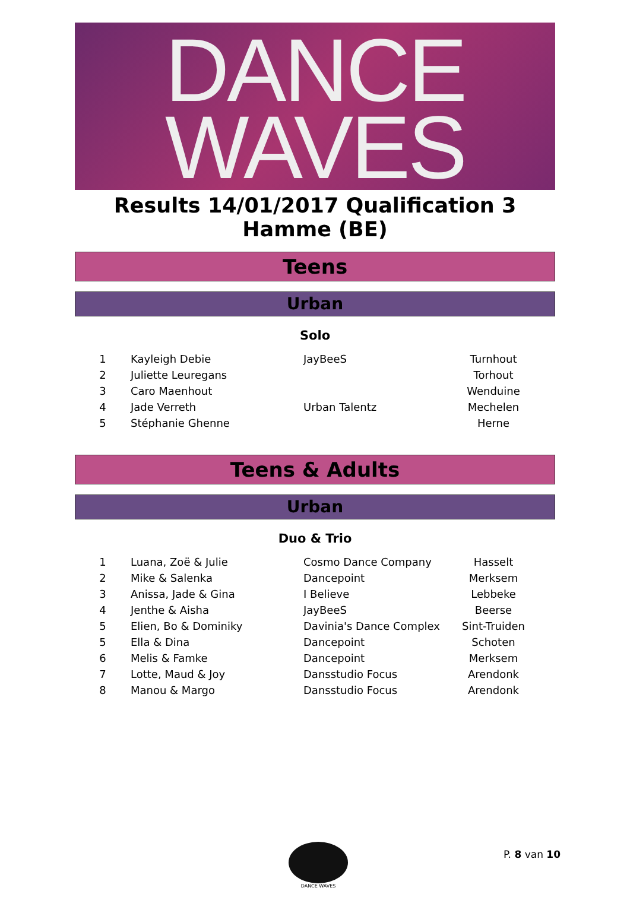DANCE
WAVES
Results 14/01/2017 Qualification 3 Hamme (BE)
Teens
Urban
Solo
| 1 | Kayleigh Debie | JayBeeS | Turnhout |
| 2 | Juliette Leuregans | | Torhout |
| 3 | Caro Maenhout | | Wenduine |
| 4 | Jade Verreth | Urban Talentz | Mechelen |
| 5 | Stéphanie Ghenne | | Herne |
Teens & Adults
Urban
Duo & Trio
| 1 | Luana, Zoë & Julie | Cosmo Dance Company | Hasselt |
| 2 | Mike & Salenka | Dancepoint | Merksem |
| 3 | Anissa, Jade & Gina | I Believe | Lebbeke |
| 4 | Jenthe & Aisha | JayBeeS | Beerse |
| 5 | Elien, Bo & Dominiky | Davinia's Dance Complex | Sint-Truiden |
| 5 | Ella & Dina | Dancepoint | Schoten |
| 6 | Melis & Famke | Dancepoint | Merksem |
| 7 | Lotte, Maud & Joy | Dansstudio Focus | Arendonk |
| 8 | Manou & Margo | Dansstudio Focus | Arendonk |
DANCE WAVES
P. 8 van 10